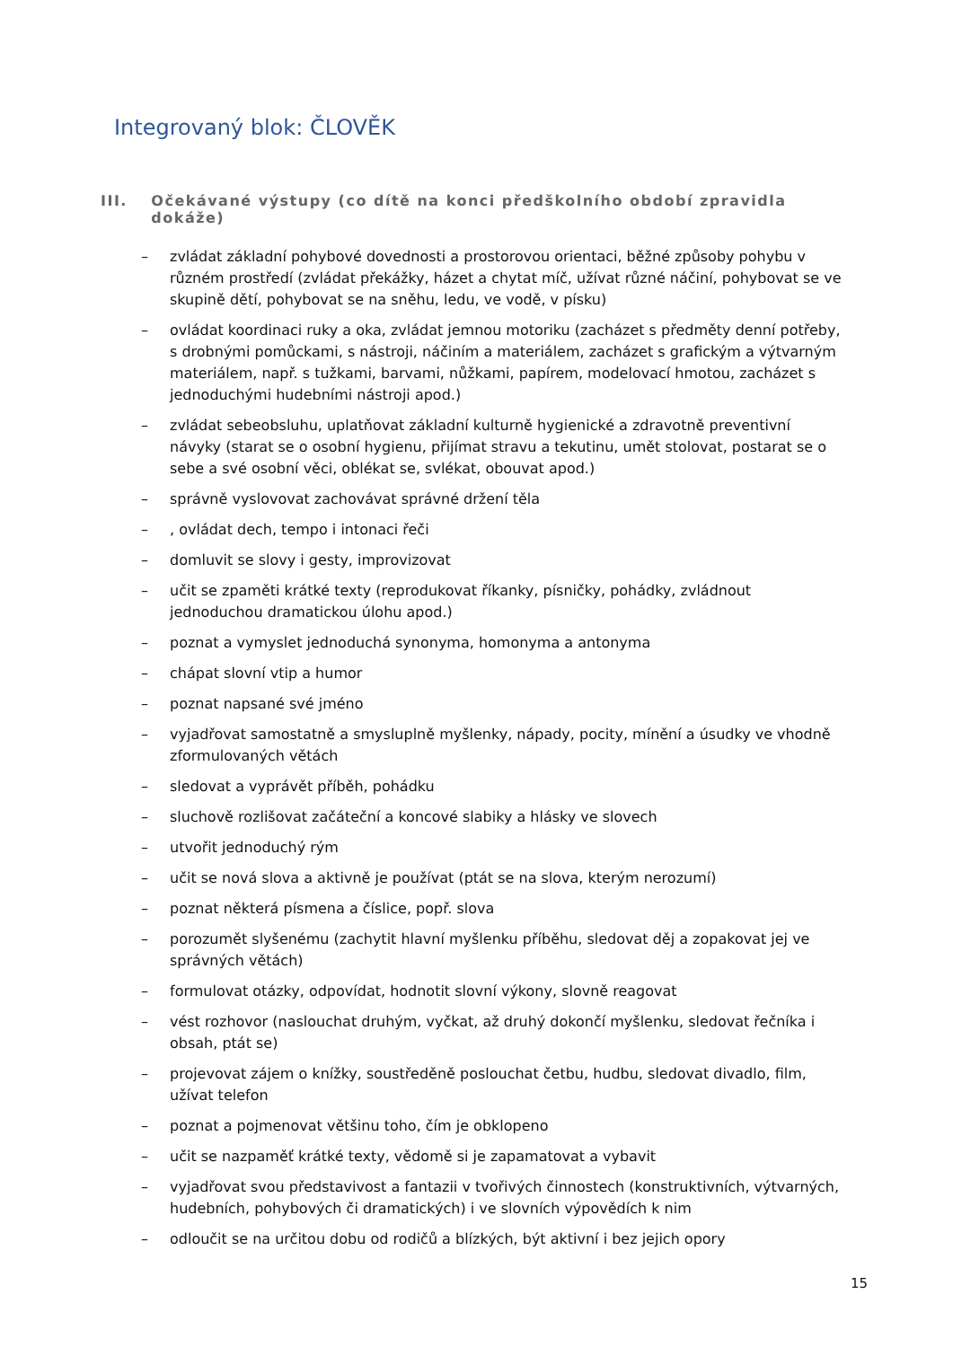Integrovaný blok: ČLOVĚK
III. Očekávané výstupy (co dítě na konci předškolního období zpravidla dokáže)
– zvládat základní pohybové dovednosti a prostorovou orientaci, běžné způsoby pohybu v různém prostředí (zvládat překážky, házet a chytat míč, užívat různé náčiní, pohybovat se ve skupině dětí, pohybovat se na sněhu, ledu, ve vodě, v písku)
– ovládat koordinaci ruky a oka, zvládat jemnou motoriku (zacházet s předměty denní potřeby, s drobnými pomůckami, s nástroji, náčiním a materiálem, zacházet s grafickým a výtvarným materiálem, např. s tužkami, barvami, nůžkami, papírem, modelovací hmotou, zacházet s jednoduchými hudebními nástroji apod.)
– zvládat sebeobsluhu, uplatňovat základní kulturně hygienické a zdravotně preventivní návyky (starat se o osobní hygienu, přijímat stravu a tekutinu, umět stolovat, postarat se o sebe a své osobní věci, oblékat se, svlékat, obouvat apod.)
– správně vyslovovat zachovávat správné držení těla
–, ovládat dech, tempo i intonaci řeči
– domluvit se slovy i gesty, improvizovat
– učit se zpaměti krátké texty (reprodukovat říkanky, písničky, pohádky, zvládnout jednoduchou dramatickou úlohu apod.)
– poznat a vymyslet jednoduchá synonyma, homonyma a antonyma
– chápat slovní vtip a humor
– poznat napsané své jméno
– vyjadřovat samostatně a smysluplně myšlenky, nápady, pocity, mínění a úsudky ve vhodně zformulovaných větách
– sledovat a vyprávět příběh, pohádku
– sluchově rozlišovat začáteční a koncové slabiky a hlásky ve slovech
– utvořit jednoduchý rým
– učit se nová slova a aktivně je používat (ptát se na slova, kterým nerozumí)
– poznat některá písmena a číslice, popř. slova
– porozumět slyšenému (zachytit hlavní myšlenku příběhu, sledovat děj a zopakovat jej ve správných větách)
– formulovat otázky, odpovídat, hodnotit slovní výkony, slovně reagovat
– vést rozhovor (naslouchat druhým, vyčkat, až druhý dokončí myšlenku, sledovat řečníka i obsah, ptát se)
– projevovat zájem o knížky, soustředěně poslouchat četbu, hudbu, sledovat divadlo, film, užívat telefon
– poznat a pojmenovat většinu toho, čím je obklopeno
– učit se nazpaměť krátké texty, vědomě si je zapamatovat a vybavit
– vyjadřovat svou představivost a fantazii v tvořivých činnostech (konstruktivních, výtvarných, hudebních, pohybových či dramatických) i ve slovních výpovědích k nim
– odloučit se na určitou dobu od rodičů a blízkých, být aktivní i bez jejich opory
15